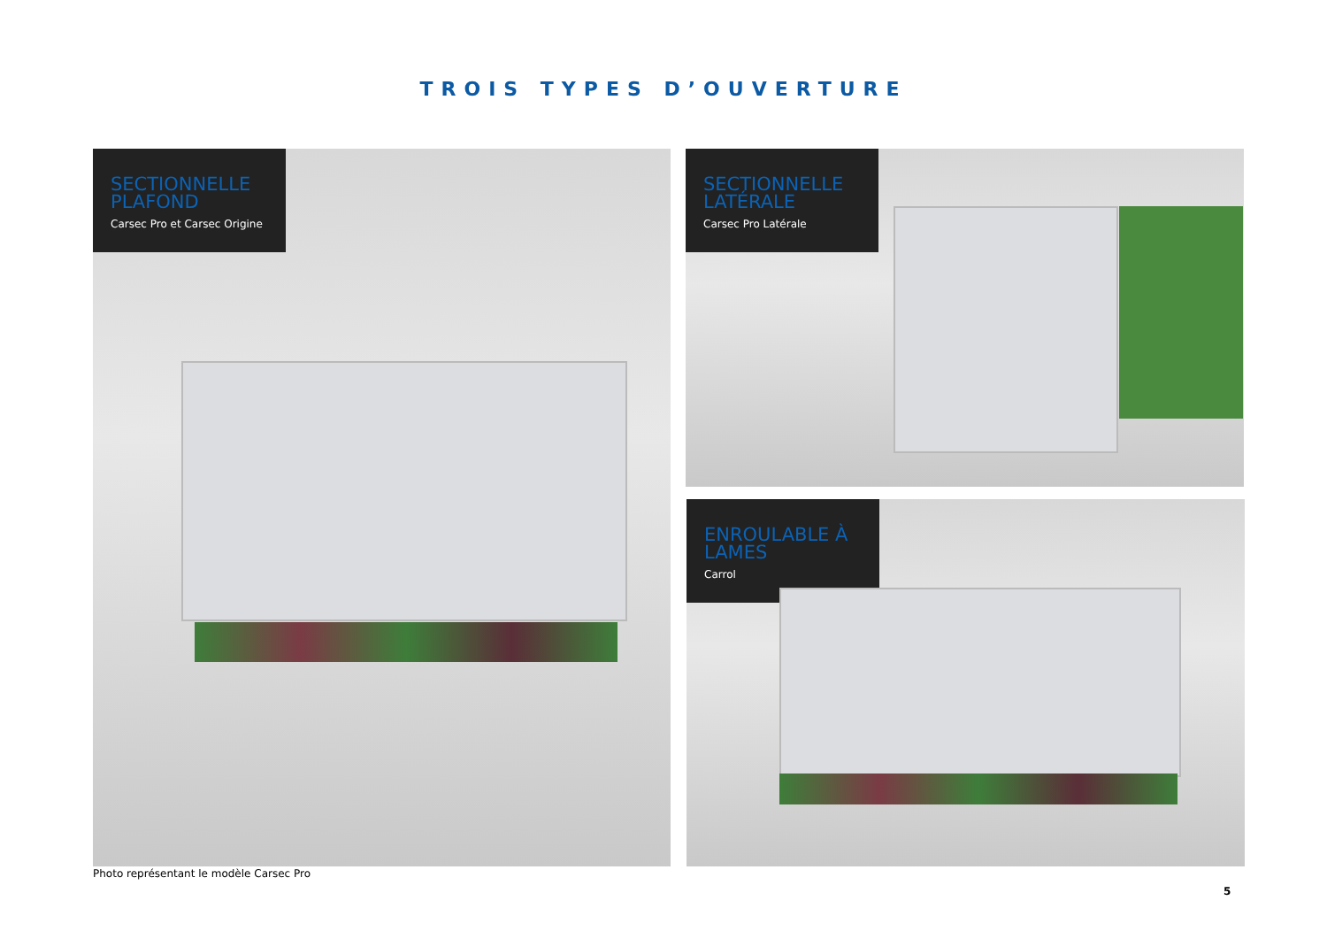TROIS TYPES D’OUVERTURE
SECTIONNELLE PLAFOND
Carsec Pro et Carsec Origine
SECTIONNELLE LATÉRALE
Carsec Pro Latérale
ENROULABLE À LAMES
Carrol
Photo représentant le modèle Carsec Pro
5